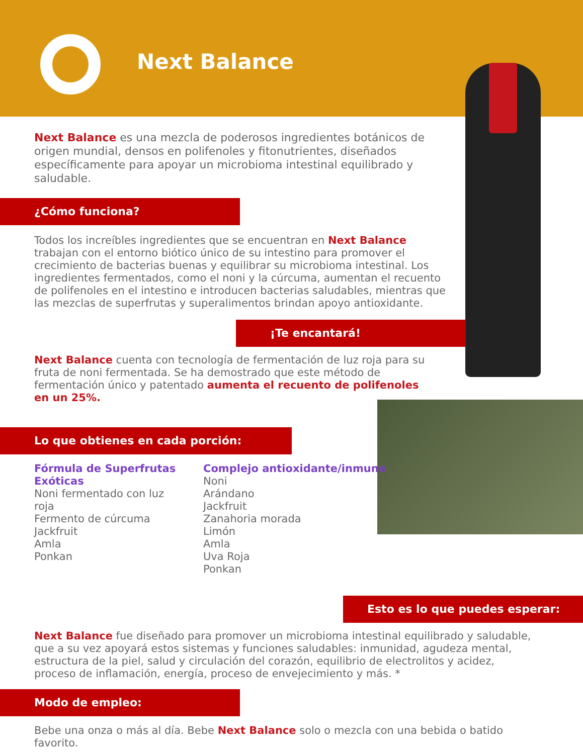Next Balance
Next Balance es una mezcla de poderosos ingredientes botánicos de origen mundial, densos en polifenoles y fitonutrientes, diseñados específicamente para apoyar un microbioma intestinal equilibrado y saludable.
¿Cómo funciona?
Todos los increíbles ingredientes que se encuentran en Next Balance trabajan con el entorno biótico único de su intestino para promover el crecimiento de bacterias buenas y equilibrar su microbioma intestinal. Los ingredientes fermentados, como el noni y la cúrcuma, aumentan el recuento de polifenoles en el intestino e introducen bacterias saludables, mientras que las mezclas de superfrutas y superalimentos brindan apoyo antioxidante.
¡Te encantará!
Next Balance cuenta con tecnología de fermentación de luz roja para su fruta de noni fermentada. Se ha demostrado que este método de fermentación único y patentado aumenta el recuento de polifenoles en un 25%.
Lo que obtienes en cada porción:
Fórmula de Superfrutas Exóticas
Noni fermentado con luz roja
Fermento de cúrcuma
Jackfruit
Amla
Ponkan
Complejo antioxidante/inmune
Noni
Arándano
Jackfruit
Zanahoria morada
Limón
Amla
Uva Roja
Ponkan
Esto es lo que puedes esperar:
Next Balance fue diseñado para promover un microbioma intestinal equilibrado y saludable, que a su vez apoyará estos sistemas y funciones saludables: inmunidad, agudeza mental, estructura de la piel, salud y circulación del corazón, equilibrio de electrolitos y acidez, proceso de inflamación, energía, proceso de envejecimiento y más. *
Modo de empleo:
Bebe una onza o más al día. Bebe Next Balance solo o mezcla con una bebida o batido favorito.